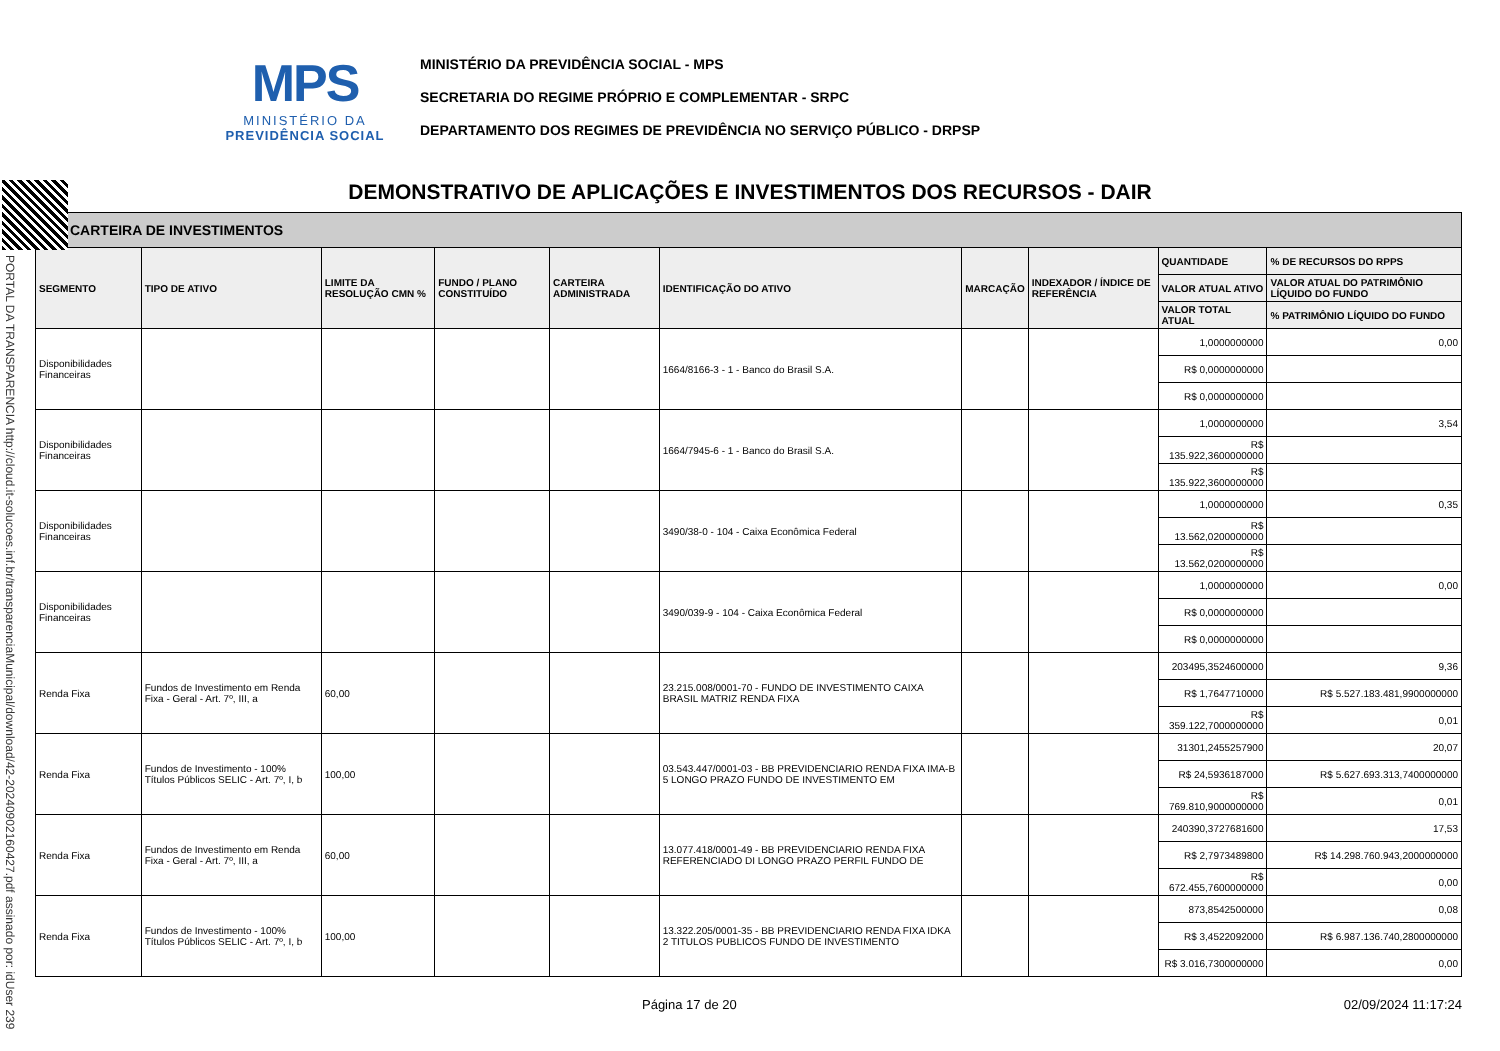MPS
MINISTÉRIO DA
PREVIDÊNCIA SOCIAL
MINISTÉRIO DA PREVIDÊNCIA SOCIAL - MPS
SECRETARIA DO REGIME PRÓPRIO E COMPLEMENTAR - SRPC
DEPARTAMENTO DOS REGIMES DE PREVIDÊNCIA NO SERVIÇO PÚBLICO - DRPSP
PORTAL DA TRANSPARENCIA http://cloud.it-solucoes.inf.br/transparenciaMunicipal/download/42-20240902160427.pdf assinado por: idUser 239
DEMONSTRATIVO DE APLICAÇÕES E INVESTIMENTOS DOS RECURSOS - DAIR
| CARTEIRA DE INVESTIMENTOS | | | | | | | | | |
| SEGMENTO | TIPO DE ATIVO | LIMITE DA RESOLUÇÃO CMN % | FUNDO / PLANO CONSTITUÍDO | CARTEIRA ADMINISTRADA | IDENTIFICAÇÃO DO ATIVO | MARCAÇÃO | INDEXADOR / ÍNDICE DE REFERÊNCIA | QUANTIDADE | % DE RECURSOS DO RPPS |
| | | | | | | | | VALOR ATUAL ATIVO | VALOR ATUAL DO PATRIMÔNIO LÍQUIDO DO FUNDO |
| | | | | | | | | VALOR TOTAL ATUAL | % PATRIMÔNIO LÍQUIDO DO FUNDO |
| Disponibilidades Financeiras | | | | | 1664/8166-3 - 1 - Banco do Brasil S.A. | | | 1,0000000000 | 0,00 |
| | | | | | | | | R$ 0,0000000000 | |
| | | | | | | | | R$ 0,0000000000 | |
| Disponibilidades Financeiras | | | | | 1664/7945-6 - 1 - Banco do Brasil S.A. | | | 1,0000000000 | 3,54 |
| | | | | | | | | R$ 135.922,3600000000 | |
| | | | | | | | | R$ 135.922,3600000000 | |
| Disponibilidades Financeiras | | | | | 3490/38-0 - 104 - Caixa Econômica Federal | | | 1,0000000000 | 0,35 |
| | | | | | | | | R$ 13.562,0200000000 | |
| | | | | | | | | R$ 13.562,0200000000 | |
| Disponibilidades Financeiras | | | | | 3490/039-9 - 104 - Caixa Econômica Federal | | | 1,0000000000 | 0,00 |
| | | | | | | | | R$ 0,0000000000 | |
| | | | | | | | | R$ 0,0000000000 | |
| Renda Fixa | Fundos de Investimento em Renda Fixa - Geral - Art. 7º, III, a | 60,00 | | | 23.215.008/0001-70 - FUNDO DE INVESTIMENTO CAIXA BRASIL MATRIZ RENDA FIXA | | | 203495,3524600000 | 9,36 |
| | | | | | | | | R$ 1,7647710000 | R$ 5.527.183.481,9900000000 |
| | | | | | | | | R$ 359.122,7000000000 | 0,01 |
| Renda Fixa | Fundos de Investimento - 100% Títulos Públicos SELIC - Art. 7º, I, b | 100,00 | | | 03.543.447/0001-03 - BB PREVIDENCIARIO RENDA FIXA IMA-B 5 LONGO PRAZO FUNDO DE INVESTIMENTO EM | | | 31301,2455257900 | 20,07 |
| | | | | | | | | R$ 24,5936187000 | R$ 5.627.693.313,7400000000 |
| | | | | | | | | R$ 769.810,9000000000 | 0,01 |
| Renda Fixa | Fundos de Investimento em Renda Fixa - Geral - Art. 7º, III, a | 60,00 | | | 13.077.418/0001-49 - BB PREVIDENCIARIO RENDA FIXA REFERENCIADO DI LONGO PRAZO PERFIL FUNDO DE | | | 240390,3727681600 | 17,53 |
| | | | | | | | | R$ 2,7973489800 | R$ 14.298.760.943,2000000000 |
| | | | | | | | | R$ 672.455,7600000000 | 0,00 |
| Renda Fixa | Fundos de Investimento - 100% Títulos Públicos SELIC - Art. 7º, I, b | 100,00 | | | 13.322.205/0001-35 - BB PREVIDENCIARIO RENDA FIXA IDKA 2 TITULOS PUBLICOS FUNDO DE INVESTIMENTO | | | 873,8542500000 | 0,08 |
| | | | | | | | | R$ 3,4522092000 | R$ 6.987.136.740,2800000000 |
| | | | | | | | | R$ 3.016,7300000000 | 0,00 |
Página 17 de 20 02/09/2024 11:17:24